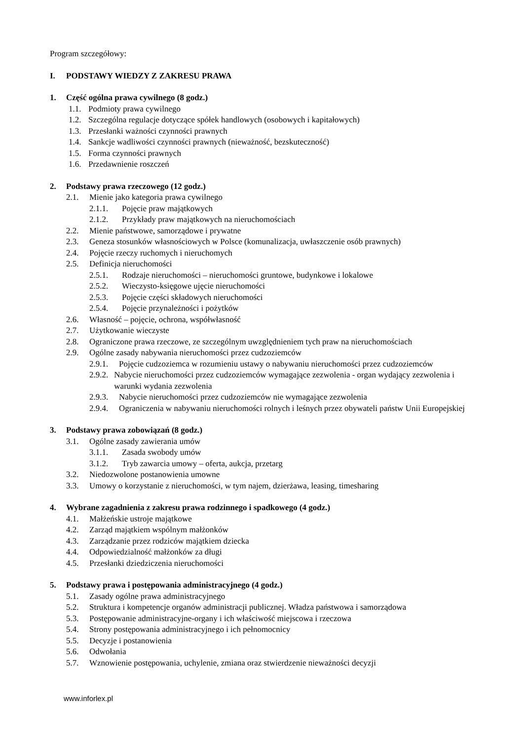Program szczegółowy:
I. PODSTAWY WIEDZY Z ZAKRESU PRAWA
1. Część ogólna prawa cywilnego (8 godz.)
1.1. Podmioty prawa cywilnego
1.2. Szczególna regulacje dotyczące spółek handlowych (osobowych i kapitałowych)
1.3. Przesłanki ważności czynności prawnych
1.4. Sankcje wadliwości czynności prawnych (nieważność, bezskuteczność)
1.5. Forma czynności prawnych
1.6. Przedawnienie roszczeń
2. Podstawy prawa rzeczowego (12 godz.)
2.1. Mienie jako kategoria prawa cywilnego
2.1.1. Pojęcie praw majątkowych
2.1.2. Przykłady praw majątkowych na nieruchomościach
2.2. Mienie państwowe, samorządowe i prywatne
2.3. Geneza stosunków własnościowych w Polsce (komunalizacja, uwłaszczenie osób prawnych)
2.4. Pojęcie rzeczy ruchomych i nieruchomych
2.5. Definicja nieruchomości
2.5.1. Rodzaje nieruchomości – nieruchomości gruntowe, budynkowe i lokalowe
2.5.2. Wieczysto-księgowe ujęcie nieruchomości
2.5.3. Pojęcie części składowych nieruchomości
2.5.4. Pojęcie przynależności i pożytków
2.6. Własność – pojęcie, ochrona, współwłasność
2.7. Użytkowanie wieczyste
2.8. Ograniczone prawa rzeczowe, ze szczególnym uwzględnieniem tych praw na nieruchomościach
2.9. Ogólne zasady nabywania nieruchomości przez cudzoziemców
2.9.1. Pojęcie cudzoziemca w rozumieniu ustawy o nabywaniu nieruchomości przez cudzoziemców
2.9.2. Nabycie nieruchomości przez cudzoziemców wymagające zezwolenia - organ wydający zezwolenia i warunki wydania zezwolenia
2.9.3. Nabycie nieruchomości przez cudzoziemców nie wymagające zezwolenia
2.9.4. Ograniczenia w nabywaniu nieruchomości rolnych i leśnych przez obywateli państw Unii Europejskiej
3. Podstawy prawa zobowiązań (8 godz.)
3.1. Ogólne zasady zawierania umów
3.1.1. Zasada swobody umów
3.1.2. Tryb zawarcia umowy – oferta, aukcja, przetarg
3.2. Niedozwolone postanowienia umowne
3.3. Umowy o korzystanie z nieruchomości, w tym najem, dzierżawa, leasing, timesharing
4. Wybrane zagadnienia z zakresu prawa rodzinnego i spadkowego (4 godz.)
4.1. Małżeńskie ustroje majątkowe
4.2. Zarząd majątkiem wspólnym małżonków
4.3. Zarządzanie przez rodziców majątkiem dziecka
4.4. Odpowiedzialność małżonków za długi
4.5. Przesłanki dziedziczenia nieruchomości
5. Podstawy prawa i postępowania administracyjnego (4 godz.)
5.1. Zasady ogólne prawa administracyjnego
5.2. Struktura i kompetencje organów administracji publicznej. Władza państwowa i samorządowa
5.3. Postępowanie administracyjne-organy i ich właściwość miejscowa i rzeczowa
5.4. Strony postępowania administracyjnego i ich pełnomocnicy
5.5. Decyzje i postanowienia
5.6. Odwołania
5.7. Wznowienie postępowania, uchylenie, zmiana oraz stwierdzenie nieważności decyzji
www.inforlex.pl